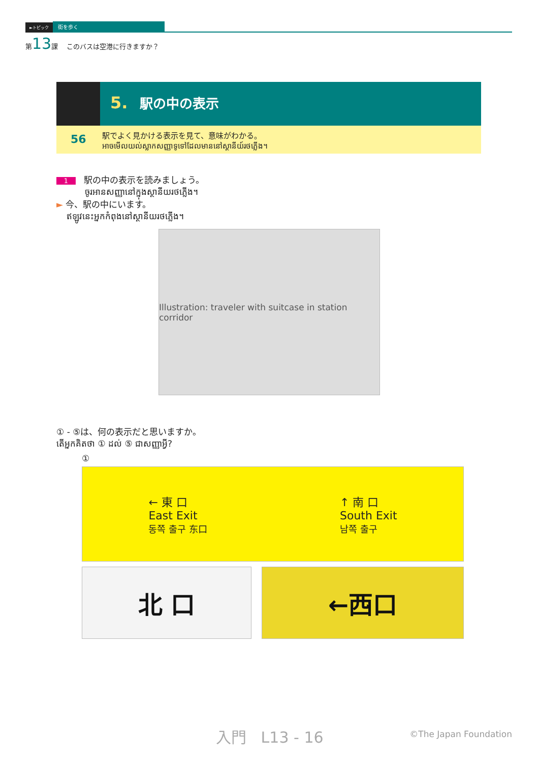►トピック 街を歩く
第13課 このバスは空港に行きますか？
5. 駅の中の表示
56 駅でよく見かける表示を見て、意味がわかる。
អាចមើលយល់ស្លាកសញ្ញាទូទៅដែលមាននៅស្ថានីយ៍រថភ្លើង។
1 駅の中の表示を読みましょう。
ចូរអានសញ្ញានៅក្នុងស្ថានីយរថភ្លើង។
►
今、駅の中にいます。
ឥឡូវនេះអ្នកកំពុងនៅស្ថានីយរថភ្លើង។
Illustration: traveler with suitcase in station corridor
① - ⑤は、何の表示だと思いますか。
តើអ្នកគិតថា ① ដល់ ⑤ ជាសញ្ញាអ្វី?
①
← 東 口
East Exit
동쪽 출구 东口
↑ 南 口
South Exit
남쪽 출구
北 口 ←西口
入門 L13 - 16 ©The Japan Foundation